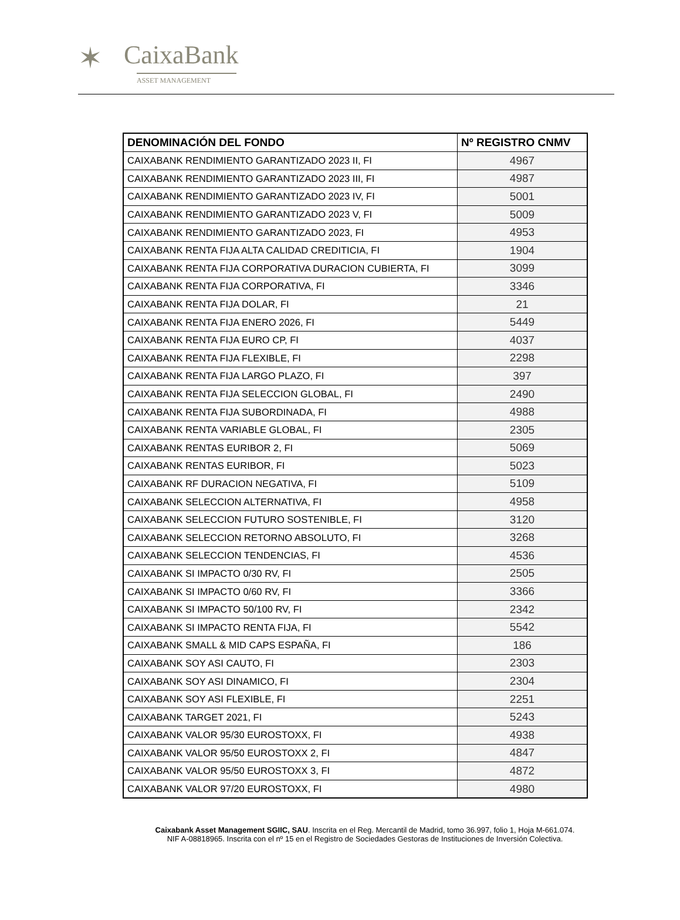✶ CaixaBank
ASSET MANAGEMENT
| DENOMINACIÓN DEL FONDO | Nº REGISTRO CNMV |
| --- | --- |
| CAIXABANK RENDIMIENTO GARANTIZADO 2023 II, FI | 4967 |
| CAIXABANK RENDIMIENTO GARANTIZADO 2023 III, FI | 4987 |
| CAIXABANK RENDIMIENTO GARANTIZADO 2023 IV, FI | 5001 |
| CAIXABANK RENDIMIENTO GARANTIZADO 2023 V, FI | 5009 |
| CAIXABANK RENDIMIENTO GARANTIZADO 2023, FI | 4953 |
| CAIXABANK RENTA FIJA ALTA CALIDAD CREDITICIA, FI | 1904 |
| CAIXABANK RENTA FIJA CORPORATIVA DURACION CUBIERTA, FI | 3099 |
| CAIXABANK RENTA FIJA CORPORATIVA, FI | 3346 |
| CAIXABANK RENTA FIJA DOLAR, FI | 21 |
| CAIXABANK RENTA FIJA ENERO 2026, FI | 5449 |
| CAIXABANK RENTA FIJA EURO CP, FI | 4037 |
| CAIXABANK RENTA FIJA FLEXIBLE, FI | 2298 |
| CAIXABANK RENTA FIJA LARGO PLAZO, FI | 397 |
| CAIXABANK RENTA FIJA SELECCION GLOBAL, FI | 2490 |
| CAIXABANK RENTA FIJA SUBORDINADA, FI | 4988 |
| CAIXABANK RENTA VARIABLE GLOBAL, FI | 2305 |
| CAIXABANK RENTAS EURIBOR 2, FI | 5069 |
| CAIXABANK RENTAS EURIBOR, FI | 5023 |
| CAIXABANK RF DURACION NEGATIVA, FI | 5109 |
| CAIXABANK SELECCION ALTERNATIVA, FI | 4958 |
| CAIXABANK SELECCION FUTURO SOSTENIBLE, FI | 3120 |
| CAIXABANK SELECCION RETORNO ABSOLUTO, FI | 3268 |
| CAIXABANK SELECCION TENDENCIAS, FI | 4536 |
| CAIXABANK SI IMPACTO 0/30 RV, FI | 2505 |
| CAIXABANK SI IMPACTO 0/60 RV, FI | 3366 |
| CAIXABANK SI IMPACTO 50/100 RV, FI | 2342 |
| CAIXABANK SI IMPACTO RENTA FIJA, FI | 5542 |
| CAIXABANK SMALL & MID CAPS ESPAÑA, FI | 186 |
| CAIXABANK SOY ASI CAUTO, FI | 2303 |
| CAIXABANK SOY ASI DINAMICO, FI | 2304 |
| CAIXABANK SOY ASI FLEXIBLE, FI | 2251 |
| CAIXABANK TARGET 2021, FI | 5243 |
| CAIXABANK VALOR 95/30 EUROSTOXX, FI | 4938 |
| CAIXABANK VALOR 95/50 EUROSTOXX 2, FI | 4847 |
| CAIXABANK VALOR 95/50 EUROSTOXX 3, FI | 4872 |
| CAIXABANK VALOR 97/20 EUROSTOXX, FI | 4980 |
Caixabank Asset Management SGIIC, SAU. Inscrita en el Reg. Mercantil de Madrid, tomo 36.997, folio 1, Hoja M-661.074.
NIF A-08818965. Inscrita con el nº 15 en el Registro de Sociedades Gestoras de Instituciones de Inversión Colectiva.